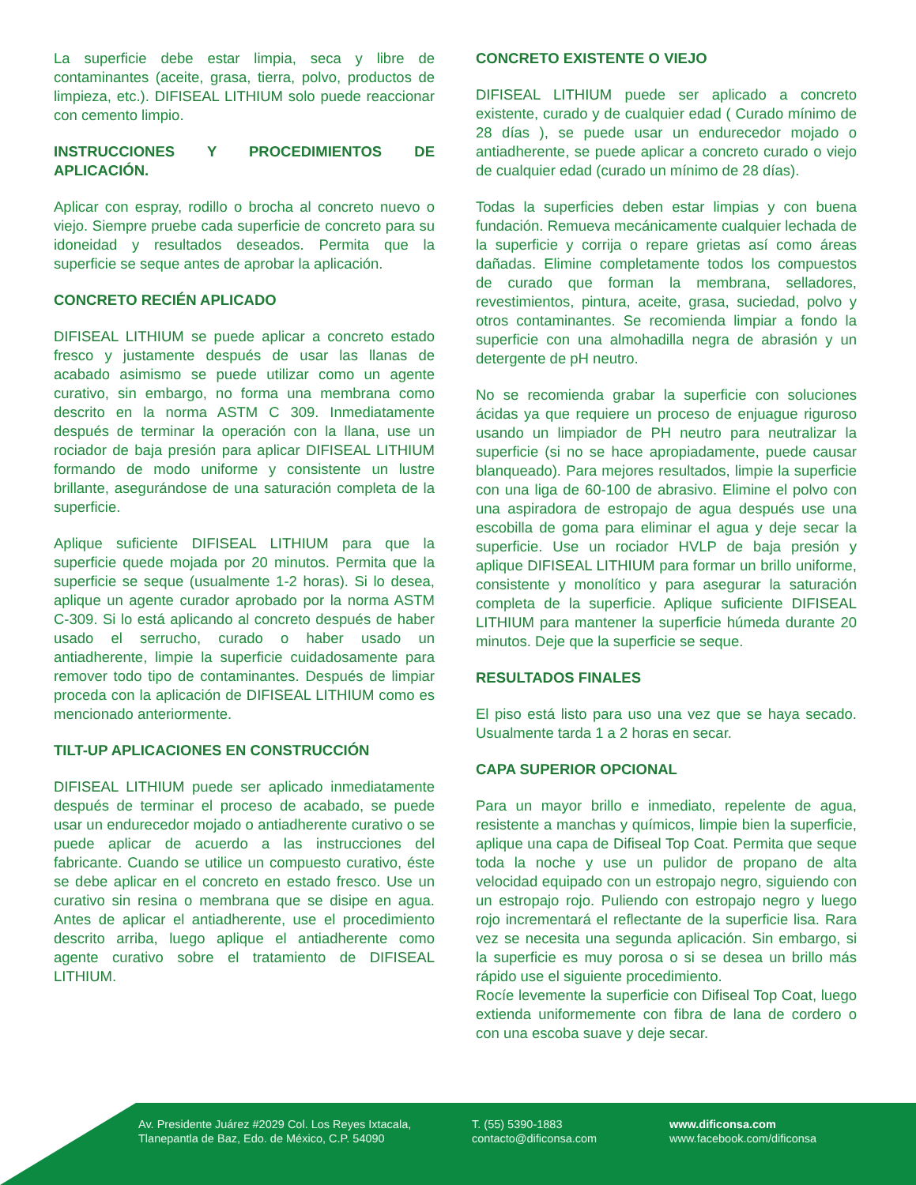La superficie debe estar limpia, seca y libre de contaminantes (aceite, grasa, tierra, polvo, productos de limpieza, etc.). DIFISEAL LITHIUM solo puede reaccionar con cemento limpio.
INSTRUCCIONES Y PROCEDIMIENTOS DE APLICACIÓN.
Aplicar con espray, rodillo o brocha al concreto nuevo o viejo. Siempre pruebe cada superficie de concreto para su idoneidad y resultados deseados. Permita que la superficie se seque antes de aprobar la aplicación.
CONCRETO RECIÉN APLICADO
DIFISEAL LITHIUM se puede aplicar a concreto estado fresco y justamente después de usar las llanas de acabado asimismo se puede utilizar como un agente curativo, sin embargo, no forma una membrana como descrito en la norma ASTM C 309. Inmediatamente después de terminar la operación con la llana, use un rociador de baja presión para aplicar DIFISEAL LITHIUM formando de modo uniforme y consistente un lustre brillante, asegurándose de una saturación completa de la superficie.
Aplique suficiente DIFISEAL LITHIUM para que la superficie quede mojada por 20 minutos. Permita que la superficie se seque (usualmente 1-2 horas). Si lo desea, aplique un agente curador aprobado por la norma ASTM C-309. Si lo está aplicando al concreto después de haber usado el serrucho, curado o haber usado un antiadherente, limpie la superficie cuidadosamente para remover todo tipo de contaminantes. Después de limpiar proceda con la aplicación de DIFISEAL LITHIUM como es mencionado anteriormente.
TILT-UP APLICACIONES EN CONSTRUCCIÓN
DIFISEAL LITHIUM puede ser aplicado inmediatamente después de terminar el proceso de acabado, se puede usar un endurecedor mojado o antiadherente curativo o se puede aplicar de acuerdo a las instrucciones del fabricante. Cuando se utilice un compuesto curativo, éste se debe aplicar en el concreto en estado fresco. Use un curativo sin resina o membrana que se disipe en agua. Antes de aplicar el antiadherente, use el procedimiento descrito arriba, luego aplique el antiadherente como agente curativo sobre el tratamiento de DIFISEAL LITHIUM.
CONCRETO EXISTENTE O VIEJO
DIFISEAL LITHIUM puede ser aplicado a concreto existente, curado y de cualquier edad ( Curado mínimo de 28 días ), se puede usar un endurecedor mojado o antiadherente, se puede aplicar a concreto curado o viejo de cualquier edad (curado un mínimo de 28 días).
Todas la superficies deben estar limpias y con buena fundación. Remueva mecánicamente cualquier lechada de la superficie y corrija o repare grietas así como áreas dañadas. Elimine completamente todos los compuestos de curado que forman la membrana, selladores, revestimientos, pintura, aceite, grasa, suciedad, polvo y otros contaminantes. Se recomienda limpiar a fondo la superficie con una almohadilla negra de abrasión y un detergente de pH neutro.
No se recomienda grabar la superficie con soluciones ácidas ya que requiere un proceso de enjuague riguroso usando un limpiador de PH neutro para neutralizar la superficie (si no se hace apropiadamente, puede causar blanqueado). Para mejores resultados, limpie la superficie con una liga de 60-100 de abrasivo. Elimine el polvo con una aspiradora de estropajo de agua después use una escobilla de goma para eliminar el agua y deje secar la superficie. Use un rociador HVLP de baja presión y aplique DIFISEAL LITHIUM para formar un brillo uniforme, consistente y monolítico y para asegurar la saturación completa de la superficie. Aplique suficiente DIFISEAL LITHIUM para mantener la superficie húmeda durante 20 minutos. Deje que la superficie se seque.
RESULTADOS FINALES
El piso está listo para uso una vez que se haya secado. Usualmente tarda 1 a 2 horas en secar.
CAPA SUPERIOR OPCIONAL
Para un mayor brillo e inmediato, repelente de agua, resistente a manchas y químicos, limpie bien la superficie, aplique una capa de Difiseal Top Coat. Permita que seque toda la noche y use un pulidor de propano de alta velocidad equipado con un estropajo negro, siguiendo con un estropajo rojo. Puliendo con estropajo negro y luego rojo incrementará el reflectante de la superficie lisa. Rara vez se necesita una segunda aplicación. Sin embargo, si la superficie es muy porosa o si se desea un brillo más rápido use el siguiente procedimiento.
Rocíe levemente la superficie con Difiseal Top Coat, luego extienda uniformemente con fibra de lana de cordero o con una escoba suave y deje secar.
Av. Presidente Juárez #2029 Col. Los Reyes Ixtacala,
Tlanepantla de Baz, Edo. de México, C.P. 54090
T. (55) 5390-1883
contacto@dificonsa.com
www.dificonsa.com
www.facebook.com/dificonsa